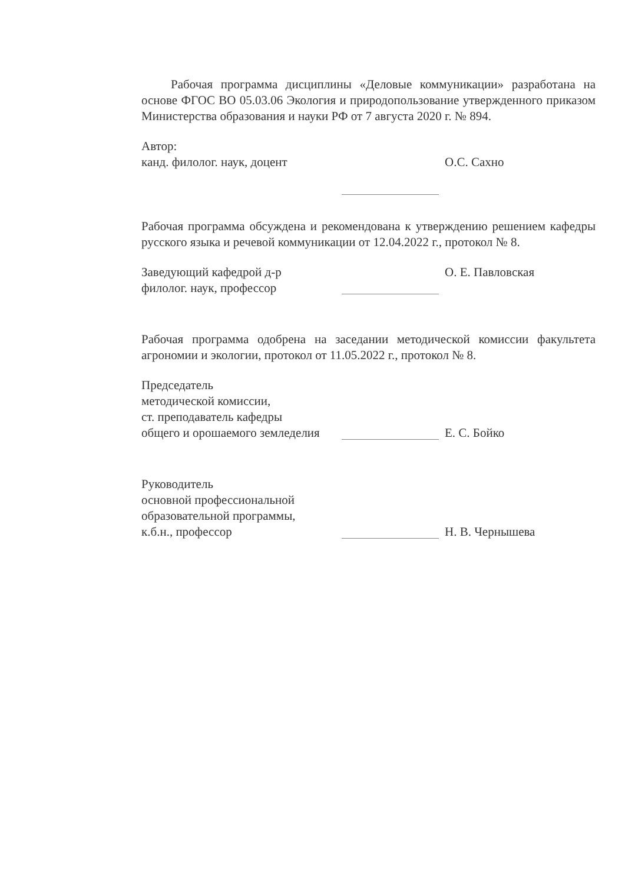Рабочая программа дисциплины «Деловые коммуникации» разработана на основе ФГОС ВО 05.03.06 Экология и природопользование утвержденного приказом Министерства образования и науки РФ от 7 августа 2020 г. № 894.
Автор:
канд. филолог. наук, доцент
О.С. Сахно
Рабочая программа обсуждена и рекомендована к утверждению решением кафедры русского языка и речевой коммуникации от 12.04.2022 г., протокол № 8.
Заведующий кафедрой д-р
филолог. наук, профессор
О. Е. Павловская
Рабочая программа одобрена на заседании методической комиссии факультета агрономии и экологии, протокол от 11.05.2022 г., протокол № 8.
Председатель
методической комиссии,
ст. преподаватель кафедры
общего и орошаемого земледелия
Е. С. Бойко
Руководитель
основной профессиональной
образовательной программы,
к.б.н., профессор
Н. В. Чернышева